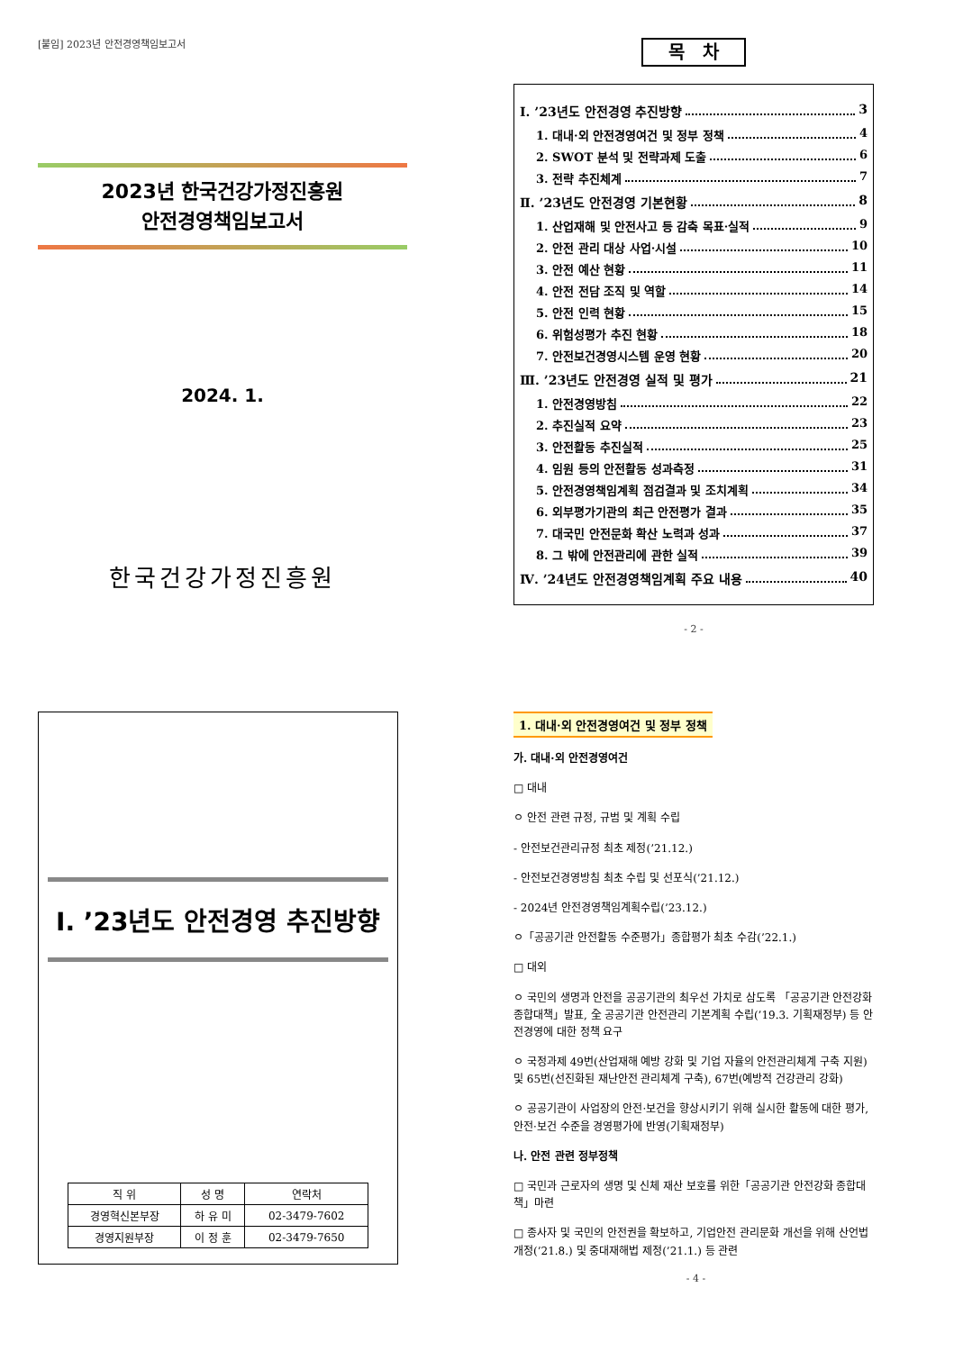[붙임] 2023년 안전경영책임보고서
2023년 한국건강가정진흥원
안전경영책임보고서
2024. 1.
한국건강가정진흥원
목 차
Ⅰ. ’23년도 안전경영 추진방향 3
1. 대내·외 안전경영여건 및 정부 정책 4
2. SWOT 분석 및 전략과제 도출 6
3. 전략 추진체계 7
Ⅱ. ’23년도 안전경영 기본현황 8
1. 산업재해 및 안전사고 등 감축 목표·실적 9
2. 안전 관리 대상 사업·시설 10
3. 안전 예산 현황 11
4. 안전 전담 조직 및 역할 14
5. 안전 인력 현황 15
6. 위험성평가 추진 현황 18
7. 안전보건경영시스템 운영 현황 20
Ⅲ. ’23년도 안전경영 실적 및 평가 21
1. 안전경영방침 22
2. 추진실적 요약 23
3. 안전활동 추진실적 25
4. 임원 등의 안전활동 성과측정 31
5. 안전경영책임계획 점검결과 및 조치계획 34
6. 외부평가기관의 최근 안전평가 결과 35
7. 대국민 안전문화 확산 노력과 성과 37
8. 그 밖에 안전관리에 관한 실적 39
Ⅳ. ’24년도 안전경영책임계획 주요 내용 40
- 2 -
Ⅰ. ’23년도 안전경영 추진방향
| 직 위 | 성 명 | 연락처 |
| --- | --- | --- |
| 경영혁신본부장 | 하 유 미 | 02-3479-7602 |
| 경영지원부장 | 이 정 훈 | 02-3479-7650 |
1. 대내·외 안전경영여건 및 정부 정책
가. 대내·외 안전경영여건
□ 대내
ㅇ 안전 관련 규정, 규범 및 계획 수립
- 안전보건관리규정 최초 제정(’21.12.)
- 안전보건경영방침 최초 수립 및 선포식(’21.12.)
- 2024년 안전경영책임계획수립(’23.12.)
ㅇ「공공기관 안전활동 수준평가」종합평가 최초 수감(’22.1.)
□ 대외
ㅇ 국민의 생명과 안전을 공공기관의 최우선 가치로 삼도록 「공공기관 안전강화 종합대책」발표, 全 공공기관 안전관리 기본계획 수립(’19.3. 기획재정부) 등 안전경영에 대한 정책 요구
ㅇ 국정과제 49번(산업재해 예방 강화 및 기업 자율의 안전관리체계 구축 지원) 및 65번(선진화된 재난안전 관리체계 구축), 67번(예방적 건강관리 강화)
ㅇ 공공기관이 사업장의 안전·보건을 향상시키기 위해 실시한 활동에 대한 평가, 안전·보건 수준을 경영평가에 반영(기획재정부)
나. 안전 관련 정부정책
□ 국민과 근로자의 생명 및 신체 재산 보호를 위한「공공기관 안전강화 종합대책」마련
□ 종사자 및 국민의 안전권을 확보하고, 기업안전 관리문화 개선을 위해 산언법 개정(’21.8.) 및 중대재해법 제정(’21.1.) 등 관련
- 4 -